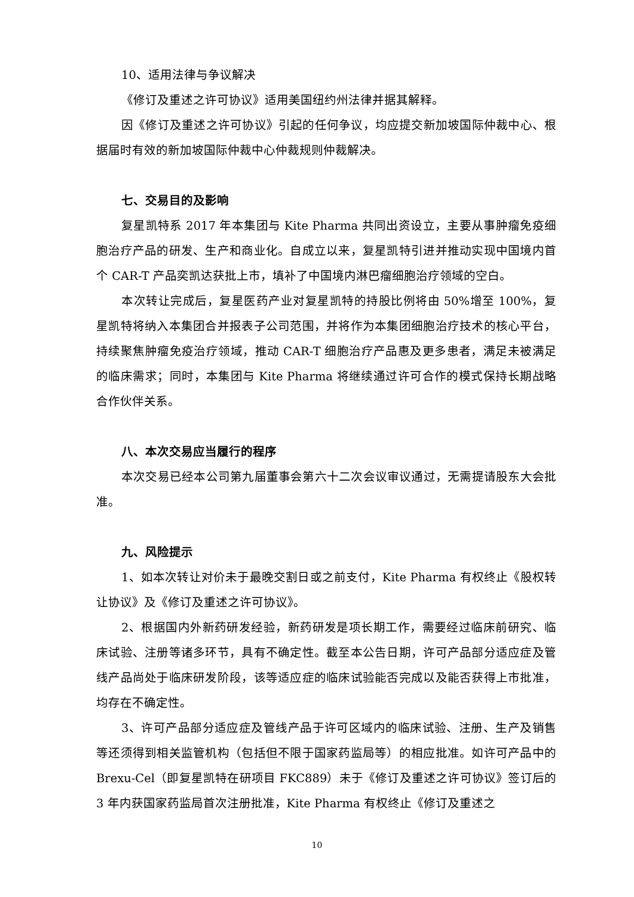10、适用法律与争议解决
《修订及重述之许可协议》适用美国纽约州法律并据其解释。
因《修订及重述之许可协议》引起的任何争议，均应提交新加坡国际仲裁中心、根据届时有效的新加坡国际仲裁中心仲裁规则仲裁解决。
七、交易目的及影响
复星凯特系 2017 年本集团与 Kite Pharma 共同出资设立，主要从事肿瘤免疫细胞治疗产品的研发、生产和商业化。自成立以来，复星凯特引进并推动实现中国境内首个 CAR-T 产品奕凯达获批上市，填补了中国境内淋巴瘤细胞治疗领域的空白。
本次转让完成后，复星医药产业对复星凯特的持股比例将由 50%增至 100%，复星凯特将纳入本集团合并报表子公司范围，并将作为本集团细胞治疗技术的核心平台，持续聚焦肿瘤免疫治疗领域，推动 CAR-T 细胞治疗产品惠及更多患者，满足未被满足的临床需求；同时，本集团与 Kite Pharma 将继续通过许可合作的模式保持长期战略合作伙伴关系。
八、本次交易应当履行的程序
本次交易已经本公司第九届董事会第六十二次会议审议通过，无需提请股东大会批准。
九、风险提示
1、如本次转让对价未于最晚交割日或之前支付，Kite Pharma 有权终止《股权转让协议》及《修订及重述之许可协议》。
2、根据国内外新药研发经验，新药研发是项长期工作，需要经过临床前研究、临床试验、注册等诸多环节，具有不确定性。截至本公告日期，许可产品部分适应症及管线产品尚处于临床研发阶段，该等适应症的临床试验能否完成以及能否获得上市批准，均存在不确定性。
3、许可产品部分适应症及管线产品于许可区域内的临床试验、注册、生产及销售等还须得到相关监管机构（包括但不限于国家药监局等）的相应批准。如许可产品中的 Brexu-Cel（即复星凯特在研项目 FKC889）未于《修订及重述之许可协议》签订后的 3 年内获国家药监局首次注册批准，Kite Pharma 有权终止《修订及重述之
10